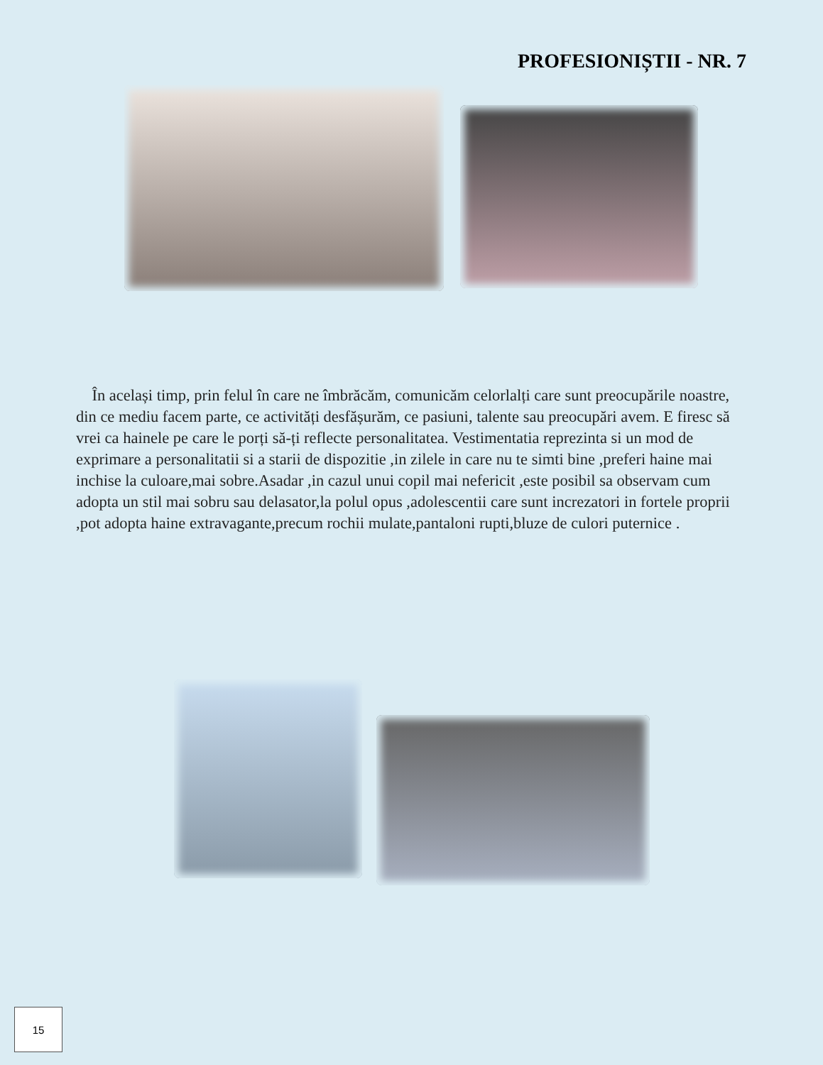PROFESIONIȘTII - NR. 7
În același timp, prin felul în care ne îmbrăcăm, comunicăm celorlalți care sunt preocupările noastre, din ce mediu facem parte, ce activități desfășurăm, ce pasiuni, talente sau preocupări avem. E firesc să vrei ca hainele pe care le porți să-ți reflecte personalitatea. Vestimentatia reprezinta si un mod de exprimare a personalitatii si a starii de dispozitie ,in zilele in care nu te simti bine ,preferi haine mai inchise la culoare,mai sobre.Asadar ,in cazul unui copil mai nefericit ,este posibil sa observam cum adopta un stil mai sobru sau delasator,la polul opus ,adolescentii care sunt increzatori in fortele proprii ,pot adopta haine extravagante,precum rochii mulate,pantaloni rupti,bluze de culori puternice .
15